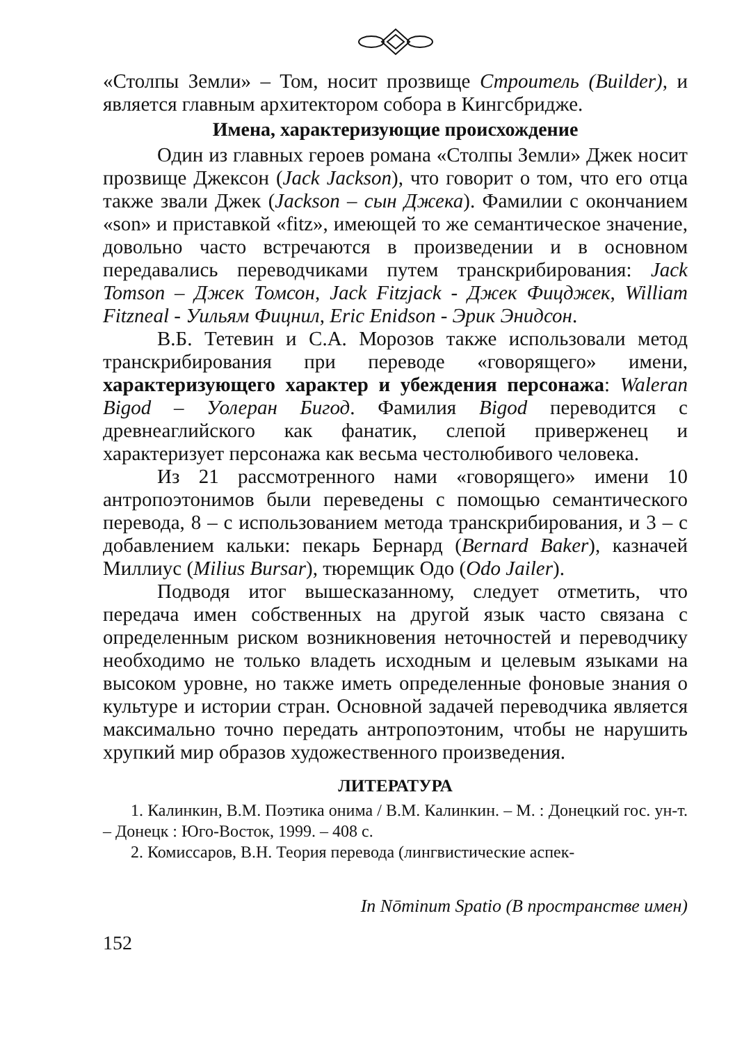«Столпы Земли» – Том, носит прозвище Строитель (Builder), и является главным архитектором собора в Кингсбридже.
Имена, характеризующие происхождение
Один из главных героев романа «Столпы Земли» Джек носит прозвище Джексон (Jack Jackson), что говорит о том, что его отца также звали Джек (Jackson – сын Джека). Фамилии с окончанием «son» и приставкой «fitz», имеющей то же семантическое значение, довольно часто встречаются в произведении и в основном передавались переводчиками путем транскрибирования: Jack Tomson – Джек Томсон, Jack Fitzjack - Джек Фицджек, William Fitzneal - Уильям Фицнил, Eric Enidson - Эрик Энидсон.
В.Б. Тетевин и С.А. Морозов также использовали метод транскрибирования при переводе «говорящего» имени, характеризующего характер и убеждения персонажа: Waleran Bigod – Уолеран Бигод. Фамилия Bigod переводится с древнеаглийского как фанатик, слепой приверженец и характеризует персонажа как весьма честолюбивого человека.
Из 21 рассмотренного нами «говорящего» имени 10 антропоэтонимов были переведены с помощью семантического перевода, 8 – с использованием метода транскрибирования, и 3 – с добавлением кальки: пекарь Бернард (Bernard Baker), казначей Миллиус (Milius Bursar), тюремщик Одо (Odo Jailer).
Подводя итог вышесказанному, следует отметить, что передача имен собственных на другой язык часто связана с определенным риском возникновения неточностей и переводчику необходимо не только владеть исходным и целевым языками на высоком уровне, но также иметь определенные фоновые знания о культуре и истории стран. Основной задачей переводчика является максимально точно передать антропоэтоним, чтобы не нарушить хрупкий мир образов художественного произведения.
ЛИТЕРАТУРА
1. Калинкин, В.М. Поэтика онима / В.М. Калинкин. – М. : Донецкий гос. ун-т. – Донецк : Юго-Восток, 1999. – 408 с.
2. Комиссаров, В.Н. Теория перевода (лингвистические аспек-
In Nōminum Spatio (В пространстве имен)
152